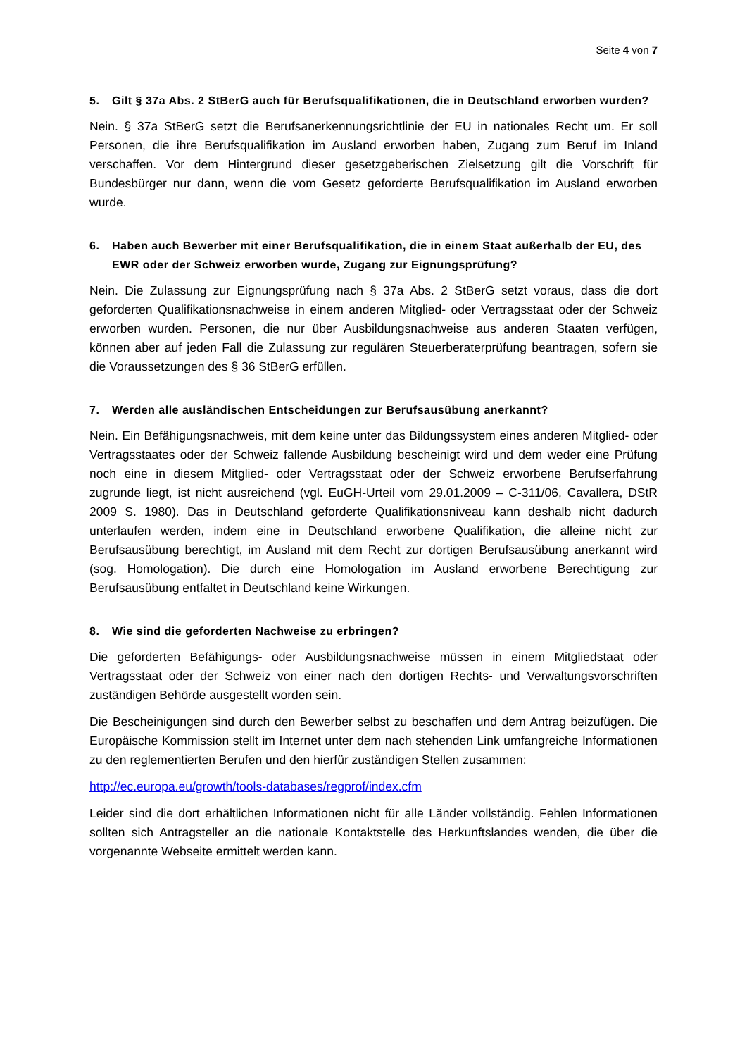Seite 4 von 7
5. Gilt § 37a Abs. 2 StBerG auch für Berufsqualifikationen, die in Deutschland erworben wurden?
Nein. § 37a StBerG setzt die Berufsanerkennungsrichtlinie der EU in nationales Recht um. Er soll Personen, die ihre Berufsqualifikation im Ausland erworben haben, Zugang zum Beruf im Inland verschaffen. Vor dem Hintergrund dieser gesetzgeberischen Zielsetzung gilt die Vorschrift für Bundesbürger nur dann, wenn die vom Gesetz geforderte Berufsqualifikation im Ausland erworben wurde.
6. Haben auch Bewerber mit einer Berufsqualifikation, die in einem Staat außerhalb der EU, des EWR oder der Schweiz erworben wurde, Zugang zur Eignungsprüfung?
Nein. Die Zulassung zur Eignungsprüfung nach § 37a Abs. 2 StBerG setzt voraus, dass die dort geforderten Qualifikationsnachweise in einem anderen Mitglied- oder Vertragsstaat oder der Schweiz erworben wurden. Personen, die nur über Ausbildungsnachweise aus anderen Staaten verfügen, können aber auf jeden Fall die Zulassung zur regulären Steuerberaterprüfung beantragen, sofern sie die Voraussetzungen des § 36 StBerG erfüllen.
7. Werden alle ausländischen Entscheidungen zur Berufsausübung anerkannt?
Nein. Ein Befähigungsnachweis, mit dem keine unter das Bildungssystem eines anderen Mitglied- oder Vertragsstaates oder der Schweiz fallende Ausbildung bescheinigt wird und dem weder eine Prüfung noch eine in diesem Mitglied- oder Vertragsstaat oder der Schweiz erworbene Berufserfahrung zugrunde liegt, ist nicht ausreichend (vgl. EuGH-Urteil vom 29.01.2009 – C-311/06, Cavallera, DStR 2009 S. 1980). Das in Deutschland geforderte Qualifikationsniveau kann deshalb nicht dadurch unterlaufen werden, indem eine in Deutschland erworbene Qualifikation, die alleine nicht zur Berufsausübung berechtigt, im Ausland mit dem Recht zur dortigen Berufsausübung anerkannt wird (sog. Homologation). Die durch eine Homologation im Ausland erworbene Berechtigung zur Berufsausübung entfaltet in Deutschland keine Wirkungen.
8. Wie sind die geforderten Nachweise zu erbringen?
Die geforderten Befähigungs- oder Ausbildungsnachweise müssen in einem Mitgliedstaat oder Vertragsstaat oder der Schweiz von einer nach den dortigen Rechts- und Verwaltungsvorschriften zuständigen Behörde ausgestellt worden sein.
Die Bescheinigungen sind durch den Bewerber selbst zu beschaffen und dem Antrag beizufügen. Die Europäische Kommission stellt im Internet unter dem nach stehenden Link umfangreiche Informationen zu den reglementierten Berufen und den hierfür zuständigen Stellen zusammen:
http://ec.europa.eu/growth/tools-databases/regprof/index.cfm
Leider sind die dort erhältlichen Informationen nicht für alle Länder vollständig. Fehlen Informationen sollten sich Antragsteller an die nationale Kontaktstelle des Herkunftslandes wenden, die über die vorgenannte Webseite ermittelt werden kann.